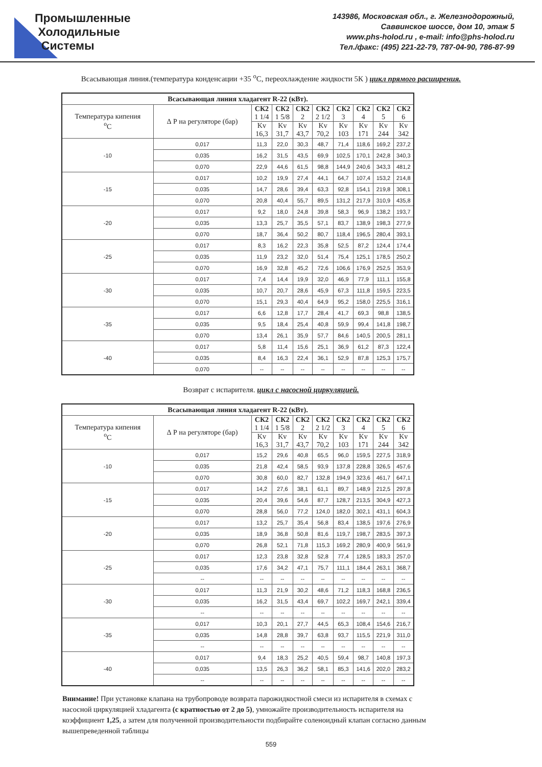Промышленные
Холодильные
Системы
143986, Московская обл., г. Железнодорожный,
Саввинское шоссе, дом 10, этаж 5
www.phs-holod.ru , e-mail: info@phs-holod.ru
Тел./факс: (495) 221-22-79, 787-04-90, 786-87-99
Всасывающая линия.(температура конденсации +35 <sup>o</sup>С, переохлаждение жидкости 5К ) цикл прямого расширения.
| Всасывающая линия хладагент R-22 (кВт). | | | | | | | | | |
| --- | --- | --- | --- | --- | --- | --- | --- | --- | --- |
| Температура кипения <sup>o</sup> С | ∆ Р на регуляторе (бар) | СК2 1 1/4 | СК2 1 5/8 | СК2 2 | СК2 2 1/2 | СК2 3 | СК2 4 | СК2 5 | СК2 6 |
| | | Kv 16,3 | Kv 31,7 | Kv 43,7 | Kv 70,2 | Kv 103 | Kv 171 | Kv 244 | Kv 342 |
| -10 | 0,017 | 11,3 | 22,0 | 30,3 | 48,7 | 71,4 | 118,6 | 169,2 | 237,2 |
| | 0,035 | 16,2 | 31,5 | 43,5 | 69,9 | 102,5 | 170,1 | 242,8 | 340,3 |
| | 0,070 | 22,9 | 44,6 | 61,5 | 98,8 | 144,9 | 240,6 | 343,3 | 481,2 |
| -15 | 0,017 | 10,2 | 19,9 | 27,4 | 44,1 | 64,7 | 107,4 | 153,2 | 214,8 |
| | 0,035 | 14,7 | 28,6 | 39,4 | 63,3 | 92,8 | 154,1 | 219,8 | 308,1 |
| | 0,070 | 20,8 | 40,4 | 55,7 | 89,5 | 131,2 | 217,9 | 310,9 | 435,8 |
| -20 | 0,017 | 9,2 | 18,0 | 24,8 | 39,8 | 58,3 | 96,9 | 138,2 | 193,7 |
| | 0,035 | 13,3 | 25,7 | 35,5 | 57,1 | 83,7 | 138,9 | 198,3 | 277,9 |
| | 0,070 | 18,7 | 36,4 | 50,2 | 80,7 | 118,4 | 196,5 | 280,4 | 393,1 |
| -25 | 0,017 | 8,3 | 16,2 | 22,3 | 35,8 | 52,5 | 87,2 | 124,4 | 174,4 |
| | 0,035 | 11,9 | 23,2 | 32,0 | 51,4 | 75,4 | 125,1 | 178,5 | 250,2 |
| | 0,070 | 16,9 | 32,8 | 45,2 | 72,6 | 106,6 | 176,9 | 252,5 | 353,9 |
| -30 | 0,017 | 7,4 | 14,4 | 19,9 | 32,0 | 46,9 | 77,9 | 111,1 | 155,8 |
| | 0,035 | 10,7 | 20,7 | 28,6 | 45,9 | 67,3 | 111,8 | 159,5 | 223,5 |
| | 0,070 | 15,1 | 29,3 | 40,4 | 64,9 | 95,2 | 158,0 | 225,5 | 316,1 |
| -35 | 0,017 | 6,6 | 12,8 | 17,7 | 28,4 | 41,7 | 69,3 | 98,8 | 138,5 |
| | 0,035 | 9,5 | 18,4 | 25,4 | 40,8 | 59,9 | 99,4 | 141,8 | 198,7 |
| | 0,070 | 13,4 | 26,1 | 35,9 | 57,7 | 84,6 | 140,5 | 200,5 | 281,1 |
| -40 | 0,017 | 5,8 | 11,4 | 15,6 | 25,1 | 36,9 | 61,2 | 87,3 | 122,4 |
| | 0,035 | 8,4 | 16,3 | 22,4 | 36,1 | 52,9 | 87,8 | 125,3 | 175,7 |
| | 0,070 | -- | -- | -- | -- | -- | -- | -- | -- |
Возврат с испарителя. цикл с насосной циркуляцией.
| Всасывающая линия хладагент R-22 (кВт). | | | | | | | | | |
| --- | --- | --- | --- | --- | --- | --- | --- | --- | --- |
| Температура кипения <sup>o</sup> С | ∆ Р на регуляторе (бар) | СК2 1 1/4 | СК2 1 5/8 | СК2 2 | СК2 2 1/2 | СК2 3 | СК2 4 | СК2 5 | СК2 6 |
| | | Kv 16,3 | Kv 31,7 | Kv 43,7 | Kv 70,2 | Kv 103 | Kv 171 | Kv 244 | Kv 342 |
| -10 | 0,017 | 15,2 | 29,6 | 40,8 | 65,5 | 96,0 | 159,5 | 227,5 | 318,9 |
| | 0,035 | 21,8 | 42,4 | 58,5 | 93,9 | 137,8 | 228,8 | 326,5 | 457,6 |
| | 0,070 | 30,8 | 60,0 | 82,7 | 132,8 | 194,9 | 323,6 | 461,7 | 647,1 |
| -15 | 0,017 | 14,2 | 27,6 | 38,1 | 61,1 | 89,7 | 148,9 | 212,5 | 297,8 |
| | 0,035 | 20,4 | 39,6 | 54,6 | 87,7 | 128,7 | 213,5 | 304,9 | 427,3 |
| | 0,070 | 28,8 | 56,0 | 77,2 | 124,0 | 182,0 | 302,1 | 431,1 | 604,3 |
| -20 | 0,017 | 13,2 | 25,7 | 35,4 | 56,8 | 83,4 | 138,5 | 197,6 | 276,9 |
| | 0,035 | 18,9 | 36,8 | 50,8 | 81,6 | 119,7 | 198,7 | 283,5 | 397,3 |
| | 0,070 | 26,8 | 52,1 | 71,8 | 115,3 | 169,2 | 280,9 | 400,9 | 561,9 |
| -25 | 0,017 | 12,3 | 23,8 | 32,8 | 52,8 | 77,4 | 128,5 | 183,3 | 257,0 |
| | 0,035 | 17,6 | 34,2 | 47,1 | 75,7 | 111,1 | 184,4 | 263,1 | 368,7 |
| | -- | -- | -- | -- | -- | -- | -- | -- | -- |
| -30 | 0,017 | 11,3 | 21,9 | 30,2 | 48,6 | 71,2 | 118,3 | 168,8 | 236,5 |
| | 0,035 | 16,2 | 31,5 | 43,4 | 69,7 | 102,2 | 169,7 | 242,1 | 339,4 |
| | -- | -- | -- | -- | -- | -- | -- | -- | -- |
| -35 | 0,017 | 10,3 | 20,1 | 27,7 | 44,5 | 65,3 | 108,4 | 154,6 | 216,7 |
| | 0,035 | 14,8 | 28,8 | 39,7 | 63,8 | 93,7 | 115,5 | 221,9 | 311,0 |
| | -- | -- | -- | -- | -- | -- | -- | -- | -- |
| -40 | 0,017 | 9,4 | 18,3 | 25,2 | 40,5 | 59,4 | 98,7 | 140,8 | 197,3 |
| | 0,035 | 13,5 | 26,3 | 36,2 | 58,1 | 85,3 | 141,6 | 202,0 | 283,2 |
| | -- | -- | -- | -- | -- | -- | -- | -- | -- |
Внимание! При установке клапана на трубопроводе возврата парожидкостной смеси из испарителя в схемах с насосной циркуляцией хладагента (с кратностью от 2 до 5), умножайте производительность испарителя на коэффициент 1,25, а затем для полученной производительности подбирайте соленоидный клапан согласно данным вышепреведенной таблицы
559